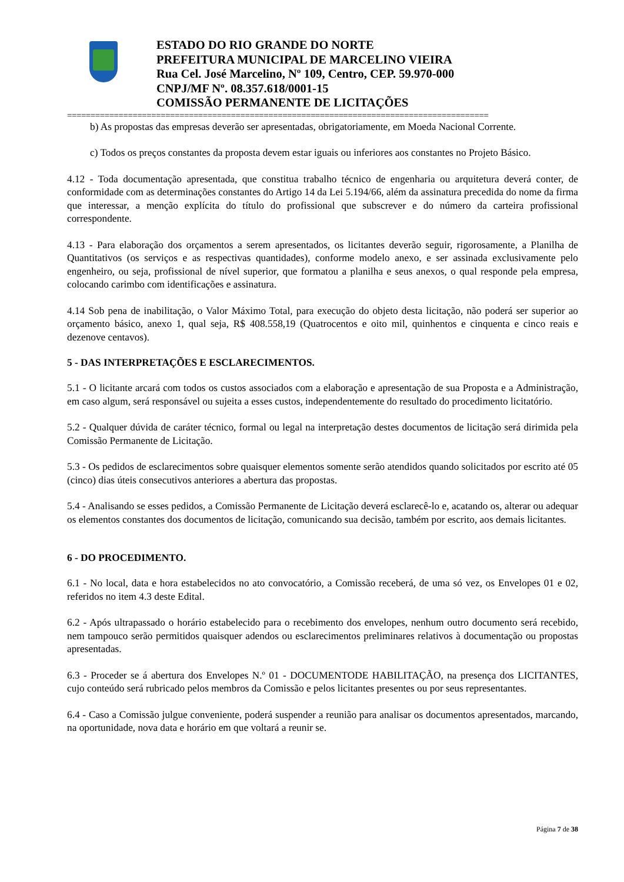ESTADO DO RIO GRANDE DO NORTE
PREFEITURA MUNICIPAL DE MARCELINO VIEIRA
Rua Cel. José Marcelino, Nº 109, Centro, CEP. 59.970-000
CNPJ/MF Nº. 08.357.618/0001-15
COMISSÃO PERMANENTE DE LICITAÇÕES
==========================================================================================
b) As propostas das empresas deverão ser apresentadas, obrigatoriamente, em Moeda Nacional Corrente.
c) Todos os preços constantes da proposta devem estar iguais ou inferiores aos constantes no Projeto Básico.
4.12 - Toda documentação apresentada, que constitua trabalho técnico de engenharia ou arquitetura deverá conter, de conformidade com as determinações constantes do Artigo 14 da Lei 5.194/66, além da assinatura precedida do nome da firma que interessar, a menção explícita do título do profissional que subscrever e do número da carteira profissional correspondente.
4.13 - Para elaboração dos orçamentos a serem apresentados, os licitantes deverão seguir, rigorosamente, a Planilha de Quantitativos (os serviços e as respectivas quantidades), conforme modelo anexo, e ser assinada exclusivamente pelo engenheiro, ou seja, profissional de nível superior, que formatou a planilha e seus anexos, o qual responde pela empresa, colocando carimbo com identificações e assinatura.
4.14 Sob pena de inabilitação, o Valor Máximo Total, para execução do objeto desta licitação, não poderá ser superior ao orçamento básico, anexo 1, qual seja, R$ 408.558,19 (Quatrocentos e oito mil, quinhentos e cinquenta e cinco reais e dezenove centavos).
5 - DAS INTERPRETAÇÕES E ESCLARECIMENTOS.
5.1 - O licitante arcará com todos os custos associados com a elaboração e apresentação de sua Proposta e a Administração, em caso algum, será responsável ou sujeita a esses custos, independentemente do resultado do procedimento licitatório.
5.2 - Qualquer dúvida de caráter técnico, formal ou legal na interpretação destes documentos de licitação será dirimida pela Comissão Permanente de Licitação.
5.3 - Os pedidos de esclarecimentos sobre quaisquer elementos somente serão atendidos quando solicitados por escrito até 05 (cinco) dias úteis consecutivos anteriores a abertura das propostas.
5.4 - Analisando se esses pedidos, a Comissão Permanente de Licitação deverá esclarecê-lo e, acatando os, alterar ou adequar os elementos constantes dos documentos de licitação, comunicando sua decisão, também por escrito, aos demais licitantes.
6 - DO PROCEDIMENTO.
6.1 - No local, data e hora estabelecidos no ato convocatório, a Comissão receberá, de uma só vez, os Envelopes 01 e 02, referidos no item 4.3 deste Edital.
6.2 - Após ultrapassado o horário estabelecido para o recebimento dos envelopes, nenhum outro documento será recebido, nem tampouco serão permitidos quaisquer adendos ou esclarecimentos preliminares relativos à documentação ou propostas apresentadas.
6.3 - Proceder se á abertura dos Envelopes N.º 01 - DOCUMENTODE HABILITAÇÃO, na presença dos LICITANTES, cujo conteúdo será rubricado pelos membros da Comissão e pelos licitantes presentes ou por seus representantes.
6.4 - Caso a Comissão julgue conveniente, poderá suspender a reunião para analisar os documentos apresentados, marcando, na oportunidade, nova data e horário em que voltará a reunir se.
Página 7 de 38